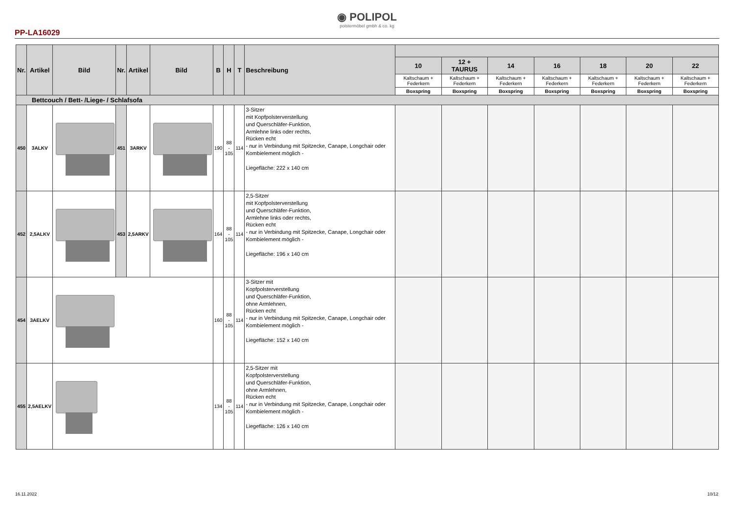◉ POLIPOL
polstermöbel gmbh & co. kg
PP-LA16029
| Nr. | Artikel | Bild | Nr. | Artikel | Bild | B | H | T | Beschreibung | | | | | | | |
| --- | --- | --- | --- | --- | --- | --- | --- | --- | --- | --- | --- | --- | --- | --- | --- | --- |
| | | | | | | | | | | 10 | 12 + TAURUS | 14 | 16 | 18 | 20 | 22 |
| | | | | | | | | | | Kaltschaum + Federkern | Kaltschaum + Federkern | Kaltschaum + Federkern | Kaltschaum + Federkern | Kaltschaum + Federkern | Kaltschaum + Federkern | Kaltschaum + Federkern |
| | | | | | | | | | | Boxspring | Boxspring | Boxspring | Boxspring | Boxspring | Boxspring | Boxspring |
| Bettcouch / Bett- /Liege- / Schlafsofa | | | | | | | | | | | | | | | | |
| 450 | 3ALKV | | 451 | 3ARKV | | 190 | 88 - 105 | 114 | 3-Sitzer mit Kopfpolsterverstellung und Querschläfer-Funktion, Armlehne links oder rechts, Rücken echt - nur in Verbindung mit Spitzecke, Canape, Longchair oder Kombielement möglich - Liegefläche: 222 x 140 cm | | | | | | | |
| 452 | 2,5ALKV | | 453 | 2,5ARKV | | 164 | 88 - 105 | 114 | 2,5-Sitzer mit Kopfpolsterverstellung und Querschläfer-Funktion, Armlehne links oder rechts, Rücken echt - nur in Verbindung mit Spitzecke, Canape, Longchair oder Kombielement möglich - Liegefläche: 196 x 140 cm | | | | | | | |
| 454 | 3AELKV | | | | | 160 | 88 - 105 | 114 | 3-Sitzer mit Kopfpolsterverstellung und Querschläfer-Funktion, ohne Armlehnen, Rücken echt - nur in Verbindung mit Spitzecke, Canape, Longchair oder Kombielement möglich - Liegefläche: 152 x 140 cm | | | | | | | |
| 455 | 2,5AELKV | | | | | 134 | 88 - 105 | 114 | 2,5-Sitzer mit Kopfpolsterverstellung und Querschläfer-Funktion, ohne Armlehnen, Rücken echt - nur in Verbindung mit Spitzecke, Canape, Longchair oder Kombielement möglich - Liegefläche: 126 x 140 cm | | | | | | | |
16.11.2022 10/12